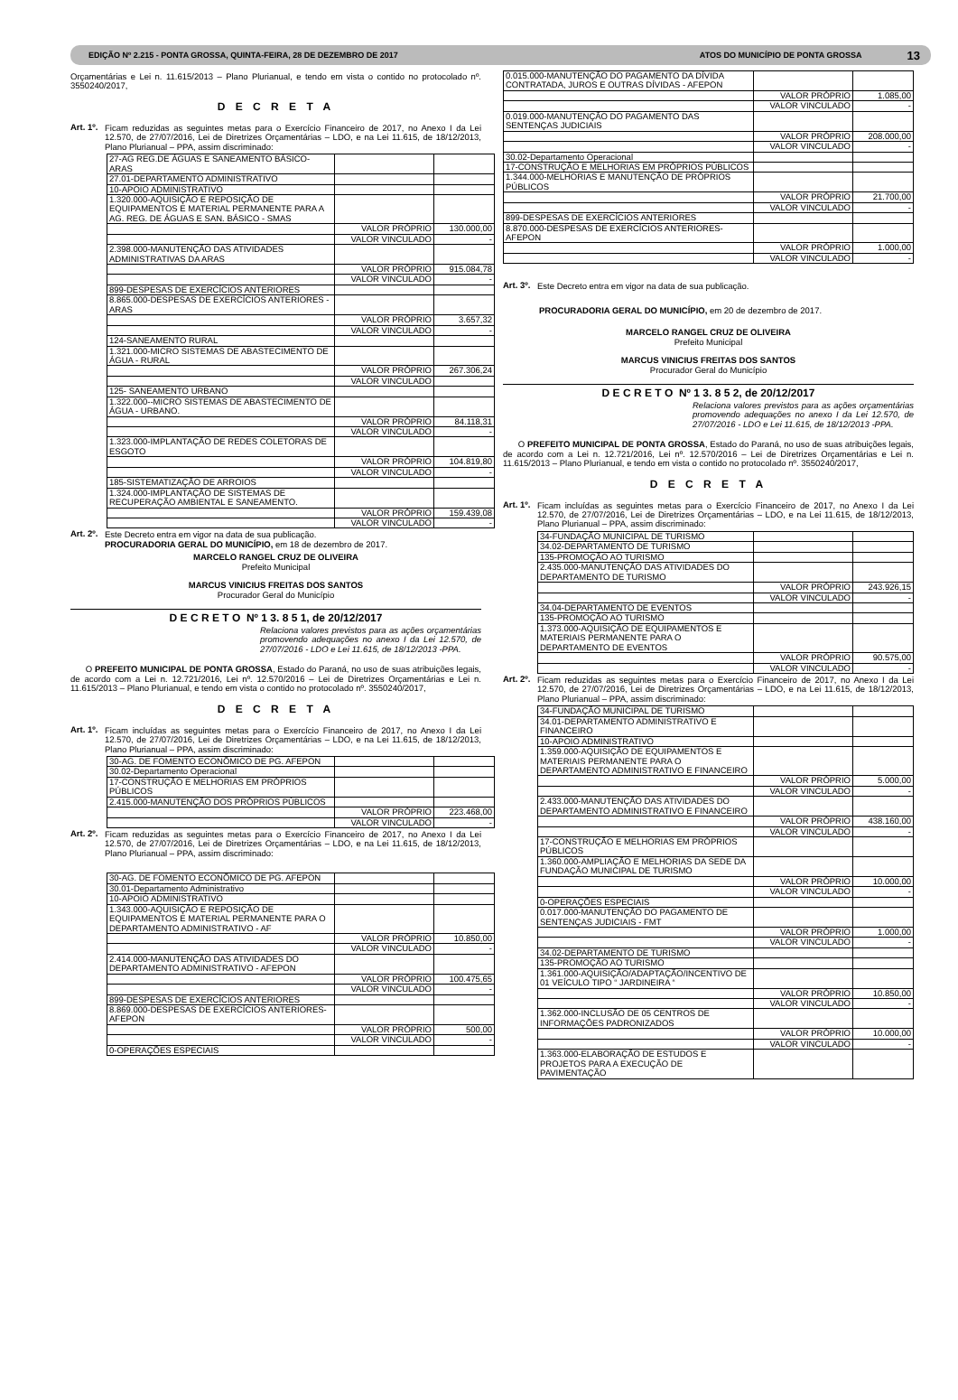EDIÇÃO Nº 2.215 - PONTA GROSSA, QUINTA-FEIRA, 28 DE DEZEMBRO DE 2017 ATOS DO MUNICÍPIO DE PONTA GROSSA 13
Orçamentárias e Lei n. 11.615/2013 – Plano Plurianual, e tendo em vista o contido no protocolado nº. 3550240/2017,
D E C R E T A
Art. 1º.
Ficam reduzidas as seguintes metas para o Exercício Financeiro de 2017, no Anexo I da Lei 12.570, de 27/07/2016, Lei de Diretrizes Orçamentárias – LDO, e na Lei 11.615, de 18/12/2013, Plano Plurianual – PPA, assim discriminado:
| 27-AG REG.DE ÁGUAS E SANEAMENTO BÁSICO-ARAS | | |
| 27.01-DEPARTAMENTO ADMINISTRATIVO | | |
| 10-APOIO ADMINISTRATIVO | | |
| 1.320.000-AQUISIÇÃO E REPOSIÇÃO DE EQUIPAMENTOS E MATERIAL PERMANENTE PARA A AG. REG. DE ÁGUAS E SAN. BÁSICO - SMAS | | |
| | VALOR PRÓPRIO | 130.000,00 |
| | VALOR VINCULADO | - |
| 2.398.000-MANUTENÇÃO DAS ATIVIDADES ADMINISTRATIVAS DA ARAS | | |
| | VALOR PRÓPRIO | 915.084,78 |
| | VALOR VINCULADO | - |
| 899-DESPESAS DE EXERCÍCIOS ANTERIORES | | |
| 8.865.000-DESPESAS DE EXERCÍCIOS ANTERIORES - ARAS | | |
| | VALOR PRÓPRIO | 3.657,32 |
| | VALOR VINCULADO | - |
| 124-SANEAMENTO RURAL | | |
| 1.321.000-MICRO SISTEMAS DE ABASTECIMENTO DE ÁGUA - RURAL | | |
| | VALOR PRÓPRIO | 267.306,24 |
| | VALOR VINCULADO | |
| 125- SANEAMENTO URBANO | | |
| 1.322.000--MICRO SISTEMAS DE ABASTECIMENTO DE ÁGUA - URBANO. | | |
| | VALOR PRÓPRIO | 84.118,31 |
| | VALOR VINCULADO | - |
| 1.323.000-IMPLANTAÇÃO DE REDES COLETORAS DE ESGOTO | | |
| | VALOR PRÓPRIO | 104.819,80 |
| | VALOR VINCULADO | - |
| 185-SISTEMATIZAÇÃO DE ARROIOS | | |
| 1.324.000-IMPLANTAÇÃO DE SISTEMAS DE RECUPERAÇÃO AMBIENTAL E SANEAMENTO. | | |
| | VALOR PRÓPRIO | 159.439,08 |
| | VALOR VINCULADO | - |
Art. 2º.
Este Decreto entra em vigor na data de sua publicação.
PROCURADORIA GERAL DO MUNICÍPIO, em 18 de dezembro de 2017.
MARCELO RANGEL CRUZ DE OLIVEIRA
Prefeito Municipal
MARCUS VINICIUS FREITAS DOS SANTOS
Procurador Geral do Município
D E C R E T O Nº 1 3. 8 5 1, de 20/12/2017
Relaciona valores previstos para as ações orçamentárias promovendo adequações no anexo I da Lei 12.570, de 27/07/2016 - LDO e Lei 11.615, de 18/12/2013 -PPA.
O PREFEITO MUNICIPAL DE PONTA GROSSA, Estado do Paraná, no uso de suas atribuições legais, de acordo com a Lei n. 12.721/2016, Lei nº. 12.570/2016 – Lei de Diretrizes Orçamentárias e Lei n. 11.615/2013 – Plano Plurianual, e tendo em vista o contido no protocolado nº. 3550240/2017,
D E C R E T A
Art. 1º.
Ficam incluídas as seguintes metas para o Exercício Financeiro de 2017, no Anexo I da Lei 12.570, de 27/07/2016, Lei de Diretrizes Orçamentárias – LDO, e na Lei 11.615, de 18/12/2013, Plano Plurianual – PPA, assim discriminado:
| 30-AG. DE FOMENTO ECONÔMICO DE PG. AFEPON | | |
| 30.02-Departamento Operacional | | |
| 17-CONSTRUÇÃO E MELHORIAS EM PRÓPRIOS PÚBLICOS | | |
| 2.415.000-MANUTENÇÃO DOS PRÓPRIOS PÚBLICOS | | |
| | VALOR PRÓPRIO | 223.468,00 |
| | VALOR VINCULADO | - |
Art. 2º.
Ficam reduzidas as seguintes metas para o Exercício Financeiro de 2017, no Anexo I da Lei 12.570, de 27/07/2016, Lei de Diretrizes Orçamentárias – LDO, e na Lei 11.615, de 18/12/2013, Plano Plurianual – PPA, assim discriminado:
| 30-AG. DE FOMENTO ECONÔMICO DE PG. AFEPON | | |
| 30.01-Departamento Administrativo | | |
| 10-APOIO ADMINISTRATIVO | | |
| 1.343.000-AQUISIÇÃO E REPOSIÇÃO DE EQUIPAMENTOS E MATERIAL PERMANENTE PARA O DEPARTAMENTO ADMINISTRATIVO - AF | | |
| | VALOR PRÓPRIO | 10.850,00 |
| | VALOR VINCULADO | - |
| 2.414.000-MANUTENÇÃO DAS ATIVIDADES DO DEPARTAMENTO ADMINISTRATIVO - AFEPON | | |
| | VALOR PRÓPRIO | 100.475,65 |
| | VALOR VINCULADO | - |
| 899-DESPESAS DE EXERCÍCIOS ANTERIORES | | |
| 8.869.000-DESPESAS DE EXERCÍCIOS ANTERIORES-AFEPON | | |
| | VALOR PRÓPRIO | 500,00 |
| | VALOR VINCULADO | - |
| 0-OPERAÇÕES ESPECIAIS | | |
| 0.015.000-MANUTENÇÃO DO PAGAMENTO DA DÍVIDA CONTRATADA, JUROS E OUTRAS DÍVIDAS - AFEPON | | |
| | VALOR PRÓPRIO | 1.085,00 |
| | VALOR VINCULADO | - |
| 0.019.000-MANUTENÇÃO DO PAGAMENTO DAS SENTENÇAS JUDICIAIS | | |
| | VALOR PRÓPRIO | 208.000,00 |
| | VALOR VINCULADO | - |
| 30.02-Departamento Operacional | | |
| 17-CONSTRUÇÃO E MELHORIAS EM PRÓPRIOS PÚBLICOS | | |
| 1.344.000-MELHORIAS E MANUTENÇÃO DE PRÓPRIOS PÚBLICOS | | |
| | VALOR PRÓPRIO | 21.700,00 |
| | VALOR VINCULADO | - |
| 899-DESPESAS DE EXERCÍCIOS ANTERIORES | | |
| 8.870.000-DESPESAS DE EXERCÍCIOS ANTERIORES-AFEPON | | |
| | VALOR PRÓPRIO | 1.000,00 |
| | VALOR VINCULADO | - |
Art. 3º.
Este Decreto entra em vigor na data de sua publicação.
PROCURADORIA GERAL DO MUNICÍPIO, em 20 de dezembro de 2017.
MARCELO RANGEL CRUZ DE OLIVEIRA
Prefeito Municipal
MARCUS VINICIUS FREITAS DOS SANTOS
Procurador Geral do Município
D E C R E T O Nº 1 3. 8 5 2, de 20/12/2017
Relaciona valores previstos para as ações orçamentárias promovendo adequações no anexo I da Lei 12.570, de 27/07/2016 - LDO e Lei 11.615, de 18/12/2013 -PPA.
O PREFEITO MUNICIPAL DE PONTA GROSSA, Estado do Paraná, no uso de suas atribuições legais, de acordo com a Lei n. 12.721/2016, Lei nº. 12.570/2016 – Lei de Diretrizes Orçamentárias e Lei n. 11.615/2013 – Plano Plurianual, e tendo em vista o contido no protocolado nº. 3550240/2017,
D E C R E T A
Art. 1º.
Ficam incluídas as seguintes metas para o Exercício Financeiro de 2017, no Anexo I da Lei 12.570, de 27/07/2016, Lei de Diretrizes Orçamentárias – LDO, e na Lei 11.615, de 18/12/2013, Plano Plurianual – PPA, assim discriminado:
| 34-FUNDAÇÃO MUNICIPAL DE TURISMO | | |
| 34.02-DEPARTAMENTO DE TURISMO | | |
| 135-PROMOÇÃO AO TURISMO | | |
| 2.435.000-MANUTENÇÃO DAS ATIVIDADES DO DEPARTAMENTO DE TURISMO | | |
| | VALOR PRÓPRIO | 243.926,15 |
| | VALOR VINCULADO | - |
| 34.04-DEPARTAMENTO DE EVENTOS | | |
| 135-PROMOÇÃO AO TURISMO | | |
| 1.373.000-AQUISIÇÃO DE EQUIPAMENTOS E MATERIAIS PERMANENTE PARA O DEPARTAMENTO DE EVENTOS | | |
| | VALOR PRÓPRIO | 90.575,00 |
| | VALOR VINCULADO | - |
Art. 2º.
Ficam reduzidas as seguintes metas para o Exercício Financeiro de 2017, no Anexo I da Lei 12.570, de 27/07/2016, Lei de Diretrizes Orçamentárias – LDO, e na Lei 11.615, de 18/12/2013, Plano Plurianual – PPA, assim discriminado:
| 34-FUNDAÇÃO MUNICIPAL DE TURISMO | | |
| 34.01-DEPARTAMENTO ADMINISTRATIVO E FINANCEIRO | | |
| 10-APOIO ADMINISTRATIVO | | |
| 1.359.000-AQUISIÇÃO DE EQUIPAMENTOS E MATERIAIS PERMANENTE PARA O DEPARTAMENTO ADMINISTRATIVO E FINANCEIRO | | |
| | VALOR PRÓPRIO | 5.000,00 |
| | VALOR VINCULADO | - |
| 2.433.000-MANUTENÇÃO DAS ATIVIDADES DO DEPARTAMENTO ADMINISTRATIVO E FINANCEIRO | | |
| | VALOR PRÓPRIO | 438.160,00 |
| | VALOR VINCULADO | - |
| 17-CONSTRUÇÃO E MELHORIAS EM PRÓPRIOS PÚBLICOS | | |
| 1.360.000-AMPLIAÇÃO E MELHORIAS DA SEDE DA FUNDAÇÃO MUNICIPAL DE TURISMO | | |
| | VALOR PRÓPRIO | 10.000,00 |
| | VALOR VINCULADO | - |
| 0-OPERAÇÕES ESPECIAIS | | |
| 0.017.000-MANUTENÇÃO DO PAGAMENTO DE SENTENÇAS JUDICIAIS - FMT | | |
| | VALOR PRÓPRIO | 1.000,00 |
| | VALOR VINCULADO | - |
| 34.02-DEPARTAMENTO DE TURISMO | | |
| 135-PROMOÇÃO AO TURISMO | | |
| 1.361.000-AQUISIÇÃO/ADAPTAÇÃO/INCENTIVO DE 01 VEÍCULO TIPO “ JARDINEIRA “ | | |
| | VALOR PRÓPRIO | 10.850,00 |
| | VALOR VINCULADO | - |
| 1.362.000-INCLUSÃO DE 05 CENTROS DE INFORMAÇÕES PADRONIZADOS | | |
| | VALOR PRÓPRIO | 10.000,00 |
| | VALOR VINCULADO | - |
| 1.363.000-ELABORAÇÃO DE ESTUDOS E PROJETOS PARA A EXECUÇÃO DE PAVIMENTAÇÃO | | |